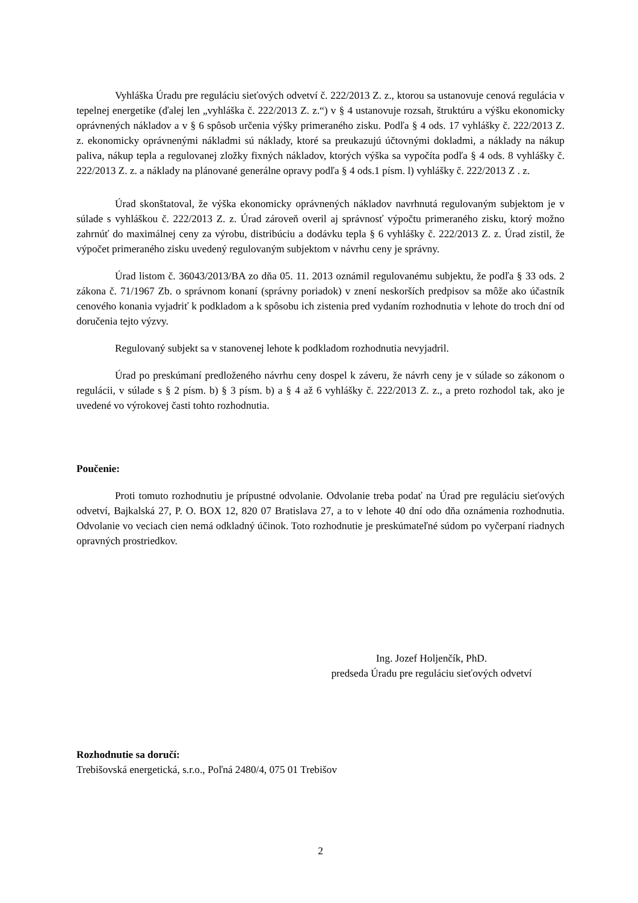Vyhláška Úradu pre reguláciu sieťových odvetví č. 222/2013 Z. z., ktorou sa ustanovuje cenová regulácia v tepelnej energetike (ďalej len „vyhláška č. 222/2013 Z. z.“) v § 4 ustanovuje rozsah, štruktúru a výšku ekonomicky oprávnených nákladov a v § 6 spôsob určenia výšky primeraného zisku. Podľa § 4 ods. 17 vyhlášky č. 222/2013 Z. z. ekonomicky oprávnenými nákladmi sú náklady, ktoré sa preukazujú účtovnými dokladmi, a náklady na nákup paliva, nákup tepla a regulovanej zložky fixných nákladov, ktorých výška sa vypočíta podľa § 4 ods. 8 vyhlášky č. 222/2013 Z. z. a náklady na plánované generálne opravy podľa § 4 ods.1 písm. l) vyhlášky č. 222/2013 Z . z.
Úrad skonštatoval, že výška ekonomicky oprávnených nákladov navrhnutá regulovaným subjektom je v súlade s vyhláškou č. 222/2013 Z. z. Úrad zároveň overil aj správnosť výpočtu primeraného zisku, ktorý možno zahrnúť do maximálnej ceny za výrobu, distribúciu a dodávku tepla § 6 vyhlášky č. 222/2013 Z. z. Úrad zistil, že výpočet primeraného zisku uvedený regulovaným subjektom v návrhu ceny je správny.
Úrad listom č. 36043/2013/BA zo dňa 05. 11. 2013 oznámil regulovanému subjektu, že podľa § 33 ods. 2 zákona č. 71/1967 Zb. o správnom konaní (správny poriadok) v znení neskorších predpisov sa môže ako účastník cenového konania vyjadriť k podkladom a k spôsobu ich zistenia pred vydaním rozhodnutia v lehote do troch dní od doručenia tejto výzvy.
Regulovaný subjekt sa v stanovenej lehote k podkladom rozhodnutia nevyjadril.
Úrad po preskúmaní predloženého návrhu ceny dospel k záveru, že návrh ceny je v súlade so zákonom o regulácii, v súlade s § 2 písm. b) § 3 písm. b) a § 4 až 6 vyhlášky č. 222/2013 Z. z., a preto rozhodol tak, ako je uvedené vo výrokovej časti tohto rozhodnutia.
Poučenie:
Proti tomuto rozhodnutiu je prípustné odvolanie. Odvolanie treba podať na Úrad pre reguláciu sieťových odvetví, Bajkalská 27, P. O. BOX 12, 820 07 Bratislava 27, a to v lehote 40 dní odo dňa oznámenia rozhodnutia. Odvolanie vo veciach cien nemá odkladný účinok. Toto rozhodnutie je preskúmateľné súdom po vyčerpaní riadnych opravných prostriedkov.
Ing. Jozef Holjenčík, PhD.
predseda Úradu pre reguláciu sieťových odvetví
Rozhodnutie sa doručí:
Trebišovská energetická, s.r.o., Poľná 2480/4, 075 01 Trebišov
2